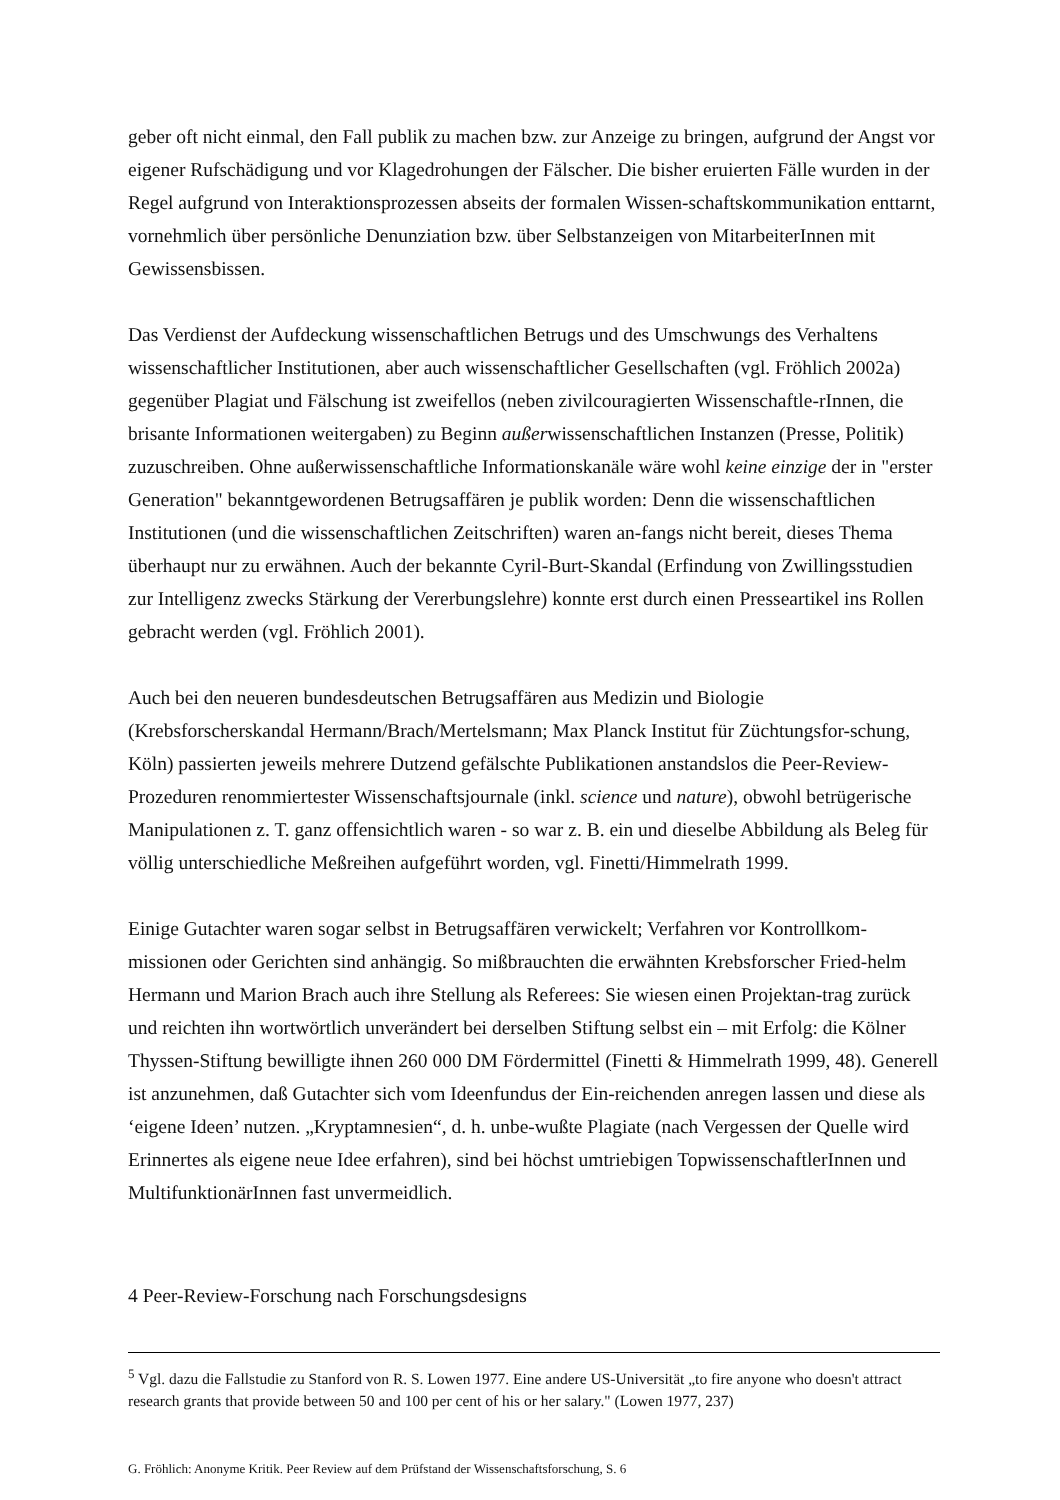geber oft nicht einmal, den Fall publik zu machen bzw. zur Anzeige zu bringen, aufgrund der Angst vor eigener Rufschädigung und vor Klagedrohungen der Fälscher. Die bisher eruierten Fälle wurden in der Regel aufgrund von Interaktionsprozessen abseits der formalen Wissen-schaftskommunikation enttarnt, vornehmlich über persönliche Denunziation bzw. über Selbstanzeigen von MitarbeiterInnen mit Gewissensbissen.
Das Verdienst der Aufdeckung wissenschaftlichen Betrugs und des Umschwungs des Verhaltens wissenschaftlicher Institutionen, aber auch wissenschaftlicher Gesellschaften (vgl. Fröhlich 2002a) gegenüber Plagiat und Fälschung ist zweifellos (neben zivilcouragierten Wissenschaftle-rInnen, die brisante Informationen weitergaben) zu Beginn außerwissenschaftlichen Instanzen (Presse, Politik) zuzuschreiben. Ohne außerwissenschaftliche Informationskanäle wäre wohl keine einzige der in "erster Generation" bekanntgewordenen Betrugsaffären je publik worden: Denn die wissenschaftlichen Institutionen (und die wissenschaftlichen Zeitschriften) waren an-fangs nicht bereit, dieses Thema überhaupt nur zu erwähnen. Auch der bekannte Cyril-Burt-Skandal (Erfindung von Zwillingsstudien zur Intelligenz zwecks Stärkung der Vererbungslehre) konnte erst durch einen Presseartikel ins Rollen gebracht werden (vgl. Fröhlich 2001).
Auch bei den neueren bundesdeutschen Betrugsaffären aus Medizin und Biologie (Krebsforscherskandal Hermann/Brach/Mertelsmann; Max Planck Institut für Züchtungsfor-schung, Köln) passierten jeweils mehrere Dutzend gefälschte Publikationen anstandslos die Peer-Review-Prozeduren renommiertester Wissenschaftsjournale (inkl. science und nature), obwohl betrügerische Manipulationen z. T. ganz offensichtlich waren - so war z. B. ein und dieselbe Abbildung als Beleg für völlig unterschiedliche Meßreihen aufgeführt worden, vgl. Finetti/Himmelrath 1999.
Einige Gutachter waren sogar selbst in Betrugsaffären verwickelt; Verfahren vor Kontrollkom-missionen oder Gerichten sind anhängig. So mißbrauchten die erwähnten Krebsforscher Fried-helm Hermann und Marion Brach auch ihre Stellung als Referees: Sie wiesen einen Projektan-trag zurück und reichten ihn wortwörtlich unverändert bei derselben Stiftung selbst ein – mit Erfolg: die Kölner Thyssen-Stiftung bewilligte ihnen 260 000 DM Fördermittel (Finetti & Himmelrath 1999, 48). Generell ist anzunehmen, daß Gutachter sich vom Ideenfundus der Ein-reichenden anregen lassen und diese als ‘eigene Ideen’ nutzen. „Kryptamnesien“, d. h. unbe-wußte Plagiate (nach Vergessen der Quelle wird Erinnertes als eigene neue Idee erfahren), sind bei höchst umtriebigen TopwissenschaftlerInnen und MultifunktionärInnen fast unvermeidlich.
4 Peer-Review-Forschung nach Forschungsdesigns
<sup>5</sup> Vgl. dazu die Fallstudie zu Stanford von R. S. Lowen 1977. Eine andere US-Universität „to fire anyone who doesn't attract research grants that provide between 50 and 100 per cent of his or her salary." (Lowen 1977, 237)
G. Fröhlich: Anonyme Kritik. Peer Review auf dem Prüfstand der Wissenschaftsforschung, S. 6